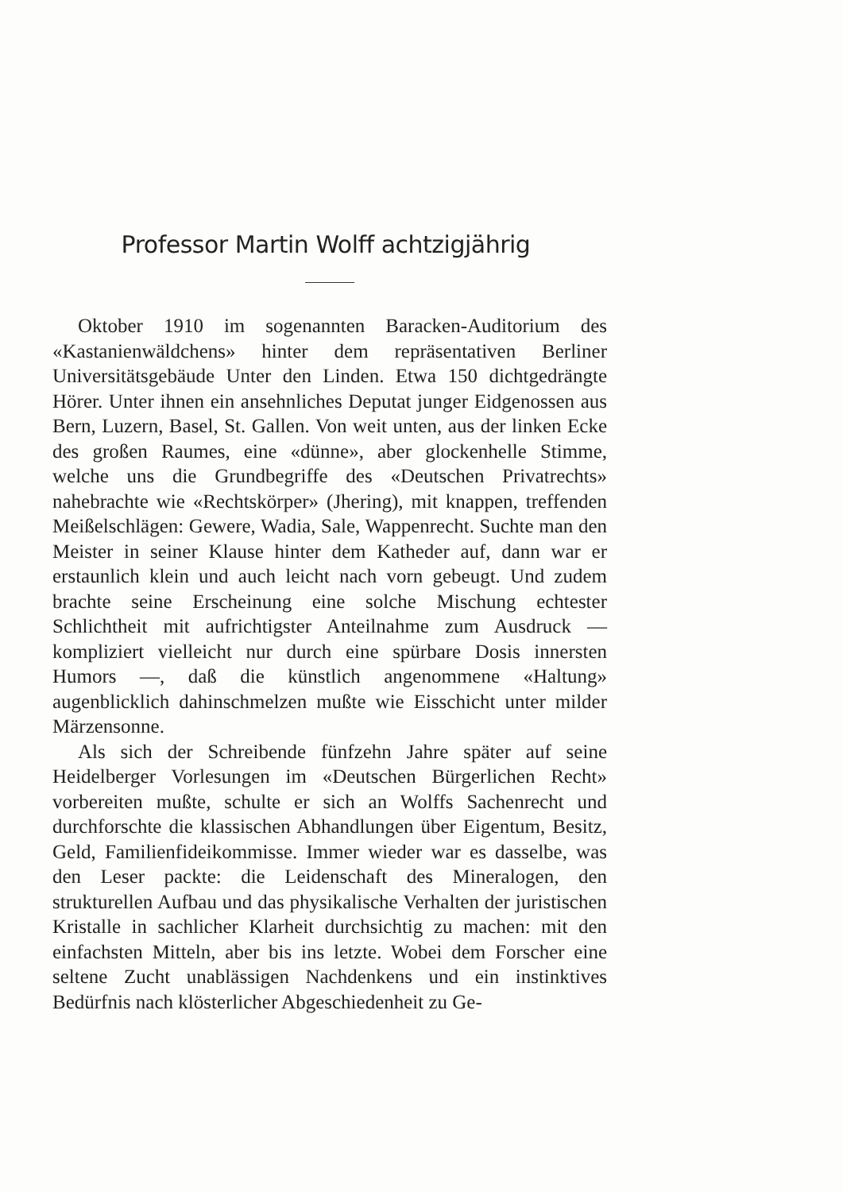Professor Martin Wolff achtzigjährig
Oktober 1910 im sogenannten Baracken-Auditorium des «Kastanienwäldchens» hinter dem repräsentativen Berliner Universitätsgebäude Unter den Linden. Etwa 150 dichtgedrängte Hörer. Unter ihnen ein ansehnliches Deputat junger Eidgenossen aus Bern, Luzern, Basel, St. Gallen. Von weit unten, aus der linken Ecke des großen Raumes, eine «dünne», aber glockenhelle Stimme, welche uns die Grundbegriffe des «Deutschen Privatrechts» nahebrachte wie «Rechtskörper» (Jhering), mit knappen, treffenden Meißelschlägen: Gewere, Wadia, Sale, Wappenrecht. Suchte man den Meister in seiner Klause hinter dem Katheder auf, dann war er erstaunlich klein und auch leicht nach vorn gebeugt. Und zudem brachte seine Erscheinung eine solche Mischung echtester Schlichtheit mit aufrichtigster Anteilnahme zum Ausdruck — kompliziert vielleicht nur durch eine spürbare Dosis innersten Humors —, daß die künstlich angenommene «Haltung» augenblicklich dahinschmelzen mußte wie Eisschicht unter milder Märzensonne.
Als sich der Schreibende fünfzehn Jahre später auf seine Heidelberger Vorlesungen im «Deutschen Bürgerlichen Recht» vorbereiten mußte, schulte er sich an Wolffs Sachenrecht und durchforschte die klassischen Abhandlungen über Eigentum, Besitz, Geld, Familienfideikommisse. Immer wieder war es dasselbe, was den Leser packte: die Leidenschaft des Mineralogen, den strukturellen Aufbau und das physikalische Verhalten der juristischen Kristalle in sachlicher Klarheit durchsichtig zu machen: mit den einfachsten Mitteln, aber bis ins letzte. Wobei dem Forscher eine seltene Zucht unablässigen Nachdenkens und ein instinktives Bedürfnis nach klösterlicher Abgeschiedenheit zu Ge-